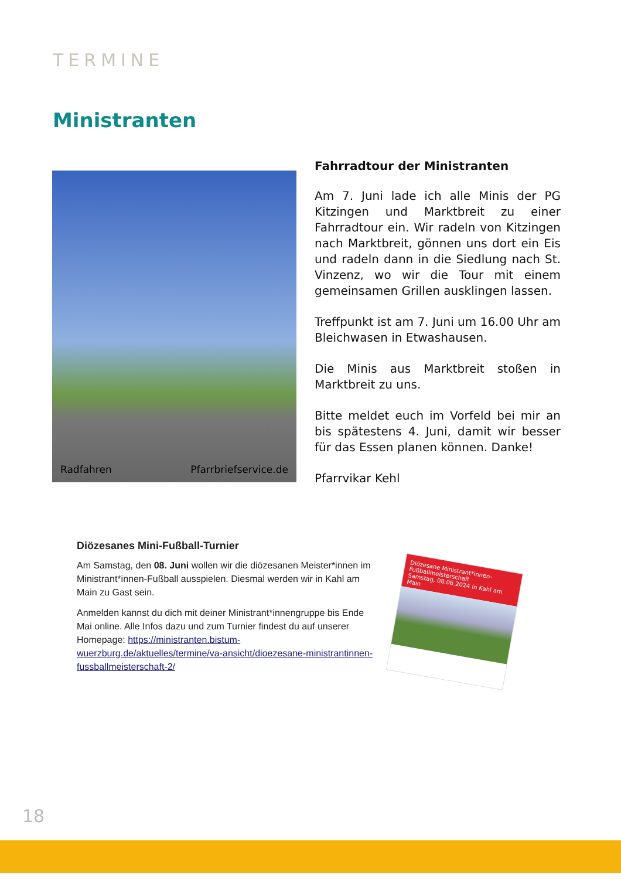TERMINE
Ministranten
Radfahren Pfarrbriefservice.de
Fahrradtour der Ministranten
Am 7. Juni lade ich alle Minis der PG Kitzingen und Marktbreit zu einer Fahrradtour ein. Wir radeln von Kitzingen nach Marktbreit, gönnen uns dort ein Eis und radeln dann in die Siedlung nach St. Vinzenz, wo wir die Tour mit einem gemeinsamen Grillen ausklingen lassen.
Treffpunkt ist am 7. Juni um 16.00 Uhr am Bleichwasen in Etwashausen.
Die Minis aus Marktbreit stoßen in Marktbreit zu uns.
Bitte meldet euch im Vorfeld bei mir an bis spätestens 4. Juni, damit wir besser für das Essen planen können. Danke!
Pfarrvikar Kehl
Diözesanes Mini-Fußball-Turnier
Am Samstag, den 08. Juni wollen wir die diözesanen Meister*innen im Ministrant*innen-Fußball ausspielen. Diesmal werden wir in Kahl am Main zu Gast sein.
Anmelden kannst du dich mit deiner Ministrant*innengruppe bis Ende Mai online. Alle Infos dazu und zum Turnier findest du auf unserer Homepage: https://ministranten.bistum-wuerzburg.de/aktuelles/termine/va-ansicht/dioezesane-ministrantinnen-fussballmeisterschaft-2/
Diözesane Ministrant*innen-Fußballmeisterschaft
Samstag, 08.06.2024 in Kahl am Main
18